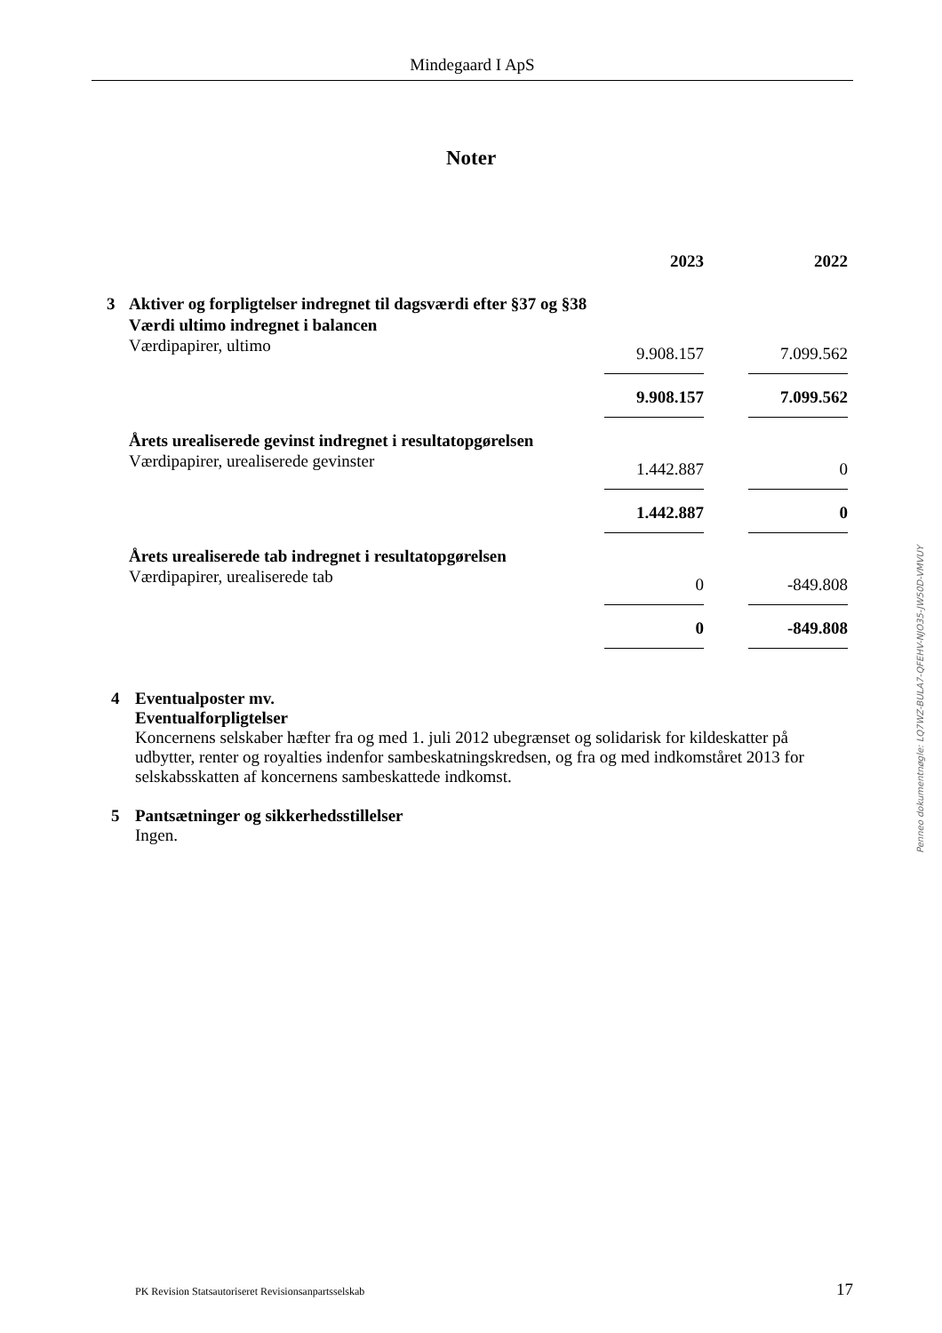Mindegaard I ApS
Noter
| | | 2023 | | 2022 |
| 3 | Aktiver og forpligtelser indregnet til dagsværdi efter §37 og §38 | | | |
| | Værdi ultimo indregnet i balancen | | | |
| | Værdipapirer, ultimo | 9.908.157 | | 7.099.562 |
| | | 9.908.157 | | 7.099.562 |
| | Årets urealiserede gevinst indregnet i resultatopgørelsen | | | |
| | Værdipapirer, urealiserede gevinster | 1.442.887 | | 0 |
| | | 1.442.887 | | 0 |
| | Årets urealiserede tab indregnet i resultatopgørelsen | | | |
| | Værdipapirer, urealiserede tab | 0 | | -849.808 |
| | | 0 | | -849.808 |
4 Eventualposter mv.
Eventualforpligtelser
Koncernens selskaber hæfter fra og med 1. juli 2012 ubegrænset og solidarisk for kildeskatter på udbytter, renter og royalties indenfor sambeskatningskredsen, og fra og med indkomståret 2013 for selskabsskatten af koncernens sambeskattede indkomst.
5 Pantsætninger og sikkerhedsstillelser
Ingen.
Penneo dokumentnøgle: LQ7WZ-BULA7-QFEHV-NJO35-JW50D-VMVUY
PK Revision Statsautoriseret Revisionsanpartsselskab 17